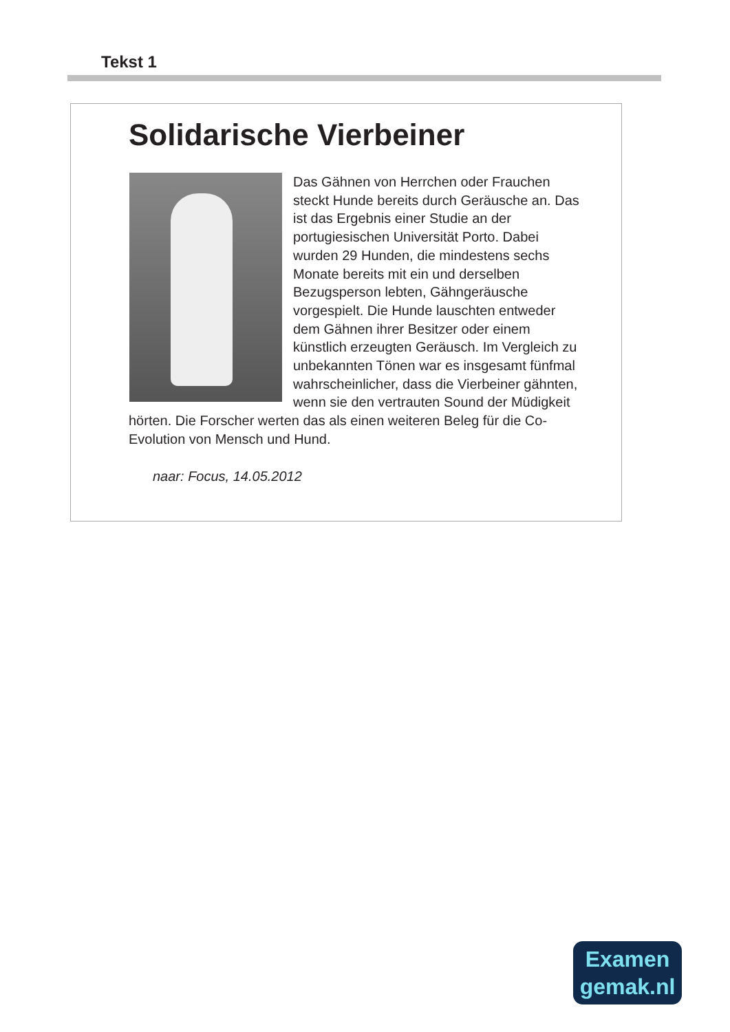Tekst 1
Solidarische Vierbeiner
Das Gähnen von Herrchen oder Frauchen steckt Hunde bereits durch Geräusche an. Das ist das Ergebnis einer Studie an der portugiesischen Universität Porto. Dabei wurden 29 Hunden, die mindestens sechs Monate bereits mit ein und derselben Bezugsperson lebten, Gähngeräusche vorgespielt. Die Hunde lauschten entweder dem Gähnen ihrer Besitzer oder einem künstlich erzeugten Geräusch. Im Vergleich zu unbekannten Tönen war es insgesamt fünfmal wahrscheinlicher, dass die Vierbeiner gähnten, wenn sie den vertrauten Sound der Müdigkeit hörten. Die Forscher werten das als einen weiteren Beleg für die Co-Evolution von Mensch und Hund.
naar: Focus, 14.05.2012
Examen
gemak.nl